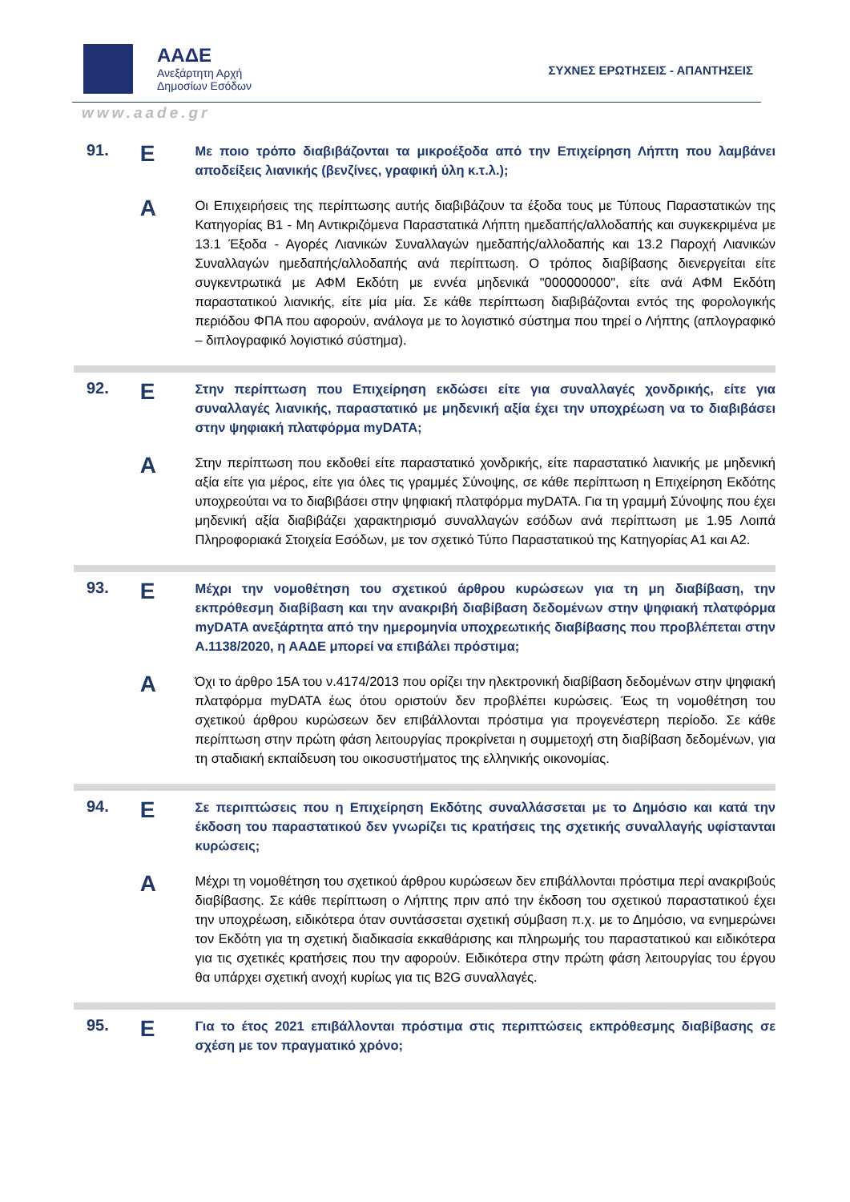ΑΑΔΕ
Ανεξάρτητη Αρχή
Δημοσίων Εσόδων
ΣΥΧΝΕΣ ΕΡΩΤΗΣΕΙΣ - ΑΠΑΝΤΗΣΕΙΣ
www.aade.gr
91.
Ε
Με ποιο τρόπο διαβιβάζονται τα μικροέξοδα από την Επιχείρηση Λήπτη που λαμβάνει αποδείξεις λιανικής (βενζίνες, γραφική ύλη κ.τ.λ.);
Α
Οι Επιχειρήσεις της περίπτωσης αυτής διαβιβάζουν τα έξοδα τους με Τύπους Παραστατικών της Κατηγορίας B1 - Μη Αντικριζόμενα Παραστατικά Λήπτη ημεδαπής/αλλοδαπής και συγκεκριμένα με 13.1 Έξοδα - Αγορές Λιανικών Συναλλαγών ημεδαπής/αλλοδαπής και 13.2 Παροχή Λιανικών Συναλλαγών ημεδαπής/αλλοδαπής ανά περίπτωση. Ο τρόπος διαβίβασης διενεργείται είτε συγκεντρωτικά με ΑΦΜ Εκδότη με εννέα μηδενικά "000000000", είτε ανά ΑΦΜ Εκδότη παραστατικού λιανικής, είτε μία μία. Σε κάθε περίπτωση διαβιβάζονται εντός της φορολογικής περιόδου ΦΠΑ που αφορούν, ανάλογα με το λογιστικό σύστημα που τηρεί ο Λήπτης (απλογραφικό – διπλογραφικό λογιστικό σύστημα).
92.
Ε
Στην περίπτωση που Επιχείρηση εκδώσει είτε για συναλλαγές χονδρικής, είτε για συναλλαγές λιανικής, παραστατικό με μηδενική αξία έχει την υποχρέωση να το διαβιβάσει στην ψηφιακή πλατφόρμα myDATA;
Α
Στην περίπτωση που εκδοθεί είτε παραστατικό χονδρικής, είτε παραστατικό λιανικής με μηδενική αξία είτε για μέρος, είτε για όλες τις γραμμές Σύνοψης, σε κάθε περίπτωση η Επιχείρηση Εκδότης υποχρεούται να το διαβιβάσει στην ψηφιακή πλατφόρμα myDATA. Για τη γραμμή Σύνοψης που έχει μηδενική αξία διαβιβάζει χαρακτηρισμό συναλλαγών εσόδων ανά περίπτωση με 1.95 Λοιπά Πληροφοριακά Στοιχεία Εσόδων, με τον σχετικό Τύπο Παραστατικού της Κατηγορίας Α1 και Α2.
93.
Ε
Μέχρι την νομοθέτηση του σχετικού άρθρου κυρώσεων για τη μη διαβίβαση, την εκπρόθεσμη διαβίβαση και την ανακριβή διαβίβαση δεδομένων στην ψηφιακή πλατφόρμα myDATA ανεξάρτητα από την ημερομηνία υποχρεωτικής διαβίβασης που προβλέπεται στην Α.1138/2020, η ΑΑΔΕ μπορεί να επιβάλει πρόστιμα;
Α
Όχι το άρθρο 15Α του ν.4174/2013 που ορίζει την ηλεκτρονική διαβίβαση δεδομένων στην ψηφιακή πλατφόρμα myDATA έως ότου οριστούν δεν προβλέπει κυρώσεις. Έως τη νομοθέτηση του σχετικού άρθρου κυρώσεων δεν επιβάλλονται πρόστιμα για προγενέστερη περίοδο. Σε κάθε περίπτωση στην πρώτη φάση λειτουργίας προκρίνεται η συμμετοχή στη διαβίβαση δεδομένων, για τη σταδιακή εκπαίδευση του οικοσυστήματος της ελληνικής οικονομίας.
94.
Ε
Σε περιπτώσεις που η Επιχείρηση Εκδότης συναλλάσσεται με το Δημόσιο και κατά την έκδοση του παραστατικού δεν γνωρίζει τις κρατήσεις της σχετικής συναλλαγής υφίστανται κυρώσεις;
Α
Μέχρι τη νομοθέτηση του σχετικού άρθρου κυρώσεων δεν επιβάλλονται πρόστιμα περί ανακριβούς διαβίβασης. Σε κάθε περίπτωση ο Λήπτης πριν από την έκδοση του σχετικού παραστατικού έχει την υποχρέωση, ειδικότερα όταν συντάσσεται σχετική σύμβαση π.χ. με το Δημόσιο, να ενημερώνει τον Εκδότη για τη σχετική διαδικασία εκκαθάρισης και πληρωμής του παραστατικού και ειδικότερα για τις σχετικές κρατήσεις που την αφορούν. Ειδικότερα στην πρώτη φάση λειτουργίας του έργου θα υπάρχει σχετική ανοχή κυρίως για τις B2G συναλλαγές.
95.
Ε
Για το έτος 2021 επιβάλλονται πρόστιμα στις περιπτώσεις εκπρόθεσμης διαβίβασης σε σχέση με τον πραγματικό χρόνο;